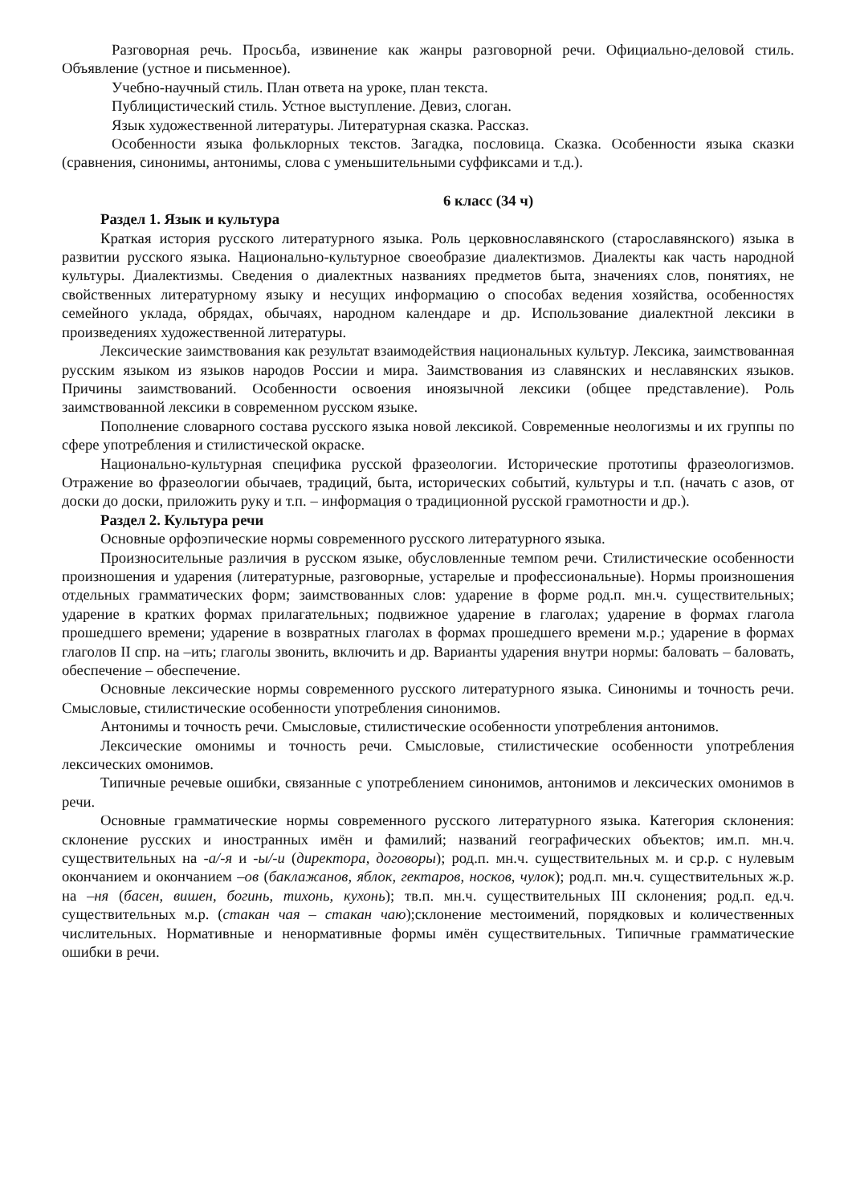Разговорная речь. Просьба, извинение как жанры разговорной речи. Официально-деловой стиль. Объявление (устное и письменное).
Учебно-научный стиль. План ответа на уроке, план текста.
Публицистический стиль. Устное выступление. Девиз, слоган.
Язык художественной литературы. Литературная сказка. Рассказ.
Особенности языка фольклорных текстов. Загадка, пословица. Сказка. Особенности языка сказки (сравнения, синонимы, антонимы, слова с уменьшительными суффиксами и т.д.).
6 класс (34 ч)
Раздел 1. Язык и культура
Краткая история русского литературного языка. Роль церковнославянского (старославянского) языка в развитии русского языка. Национально-культурное своеобразие диалектизмов. Диалекты как часть народной культуры. Диалектизмы. Сведения о диалектных названиях предметов быта, значениях слов, понятиях, не свойственных литературному языку и несущих информацию о способах ведения хозяйства, особенностях семейного уклада, обрядах, обычаях, народном календаре и др. Использование диалектной лексики в произведениях художественной литературы.
Лексические заимствования как результат взаимодействия национальных культур. Лексика, заимствованная русским языком из языков народов России и мира. Заимствования из славянских и неславянских языков. Причины заимствований. Особенности освоения иноязычной лексики (общее представление). Роль заимствованной лексики в современном русском языке.
Пополнение словарного состава русского языка новой лексикой. Современные неологизмы и их группы по сфере употребления и стилистической окраске.
Национально-культурная специфика русской фразеологии. Исторические прототипы фразеологизмов. Отражение во фразеологии обычаев, традиций, быта, исторических событий, культуры и т.п. (начать с азов, от доски до доски, приложить руку и т.п. – информация о традиционной русской грамотности и др.).
Раздел 2. Культура речи
Основные орфоэпические нормы современного русского литературного языка.
Произносительные различия в русском языке, обусловленные темпом речи. Стилистические особенности произношения и ударения (литературные, разговорные, устарелые и профессиональные). Нормы произношения отдельных грамматических форм; заимствованных слов: ударение в форме род.п. мн.ч. существительных; ударение в кратких формах прилагательных; подвижное ударение в глаголах; ударение в формах глагола прошедшего времени; ударение в возвратных глаголах в формах прошедшего времени м.р.; ударение в формах глаголов II спр. на –ить; глаголы звонить, включить и др. Варианты ударения внутри нормы: баловать – баловать, обеспечение – обеспечение.
Основные лексические нормы современного русского литературного языка. Синонимы и точность речи. Смысловые, стилистические особенности употребления синонимов.
Антонимы и точность речи. Смысловые, стилистические особенности употребления антонимов.
Лексические омонимы и точность речи. Смысловые, стилистические особенности употребления лексических омонимов.
Типичные речевые ошибки, связанные с употреблением синонимов, антонимов и лексических омонимов в речи.
Основные грамматические нормы современного русского литературного языка. Категория склонения: склонение русских и иностранных имён и фамилий; названий географических объектов; им.п. мн.ч. существительных на -а/-я и -ы/-и (директора, договоры); род.п. мн.ч. существительных м. и ср.р. с нулевым окончанием и окончанием –ов (баклажанов, яблок, гектаров, носков, чулок); род.п. мн.ч. существительных ж.р. на –ня (басен, вишен, богинь, тихонь, кухонь); тв.п. мн.ч. существительных III склонения; род.п. ед.ч. существительных м.р. (стакан чая – стакан чаю);склонение местоимений, порядковых и количественных числительных. Нормативные и ненормативные формы имён существительных. Типичные грамматические ошибки в речи.